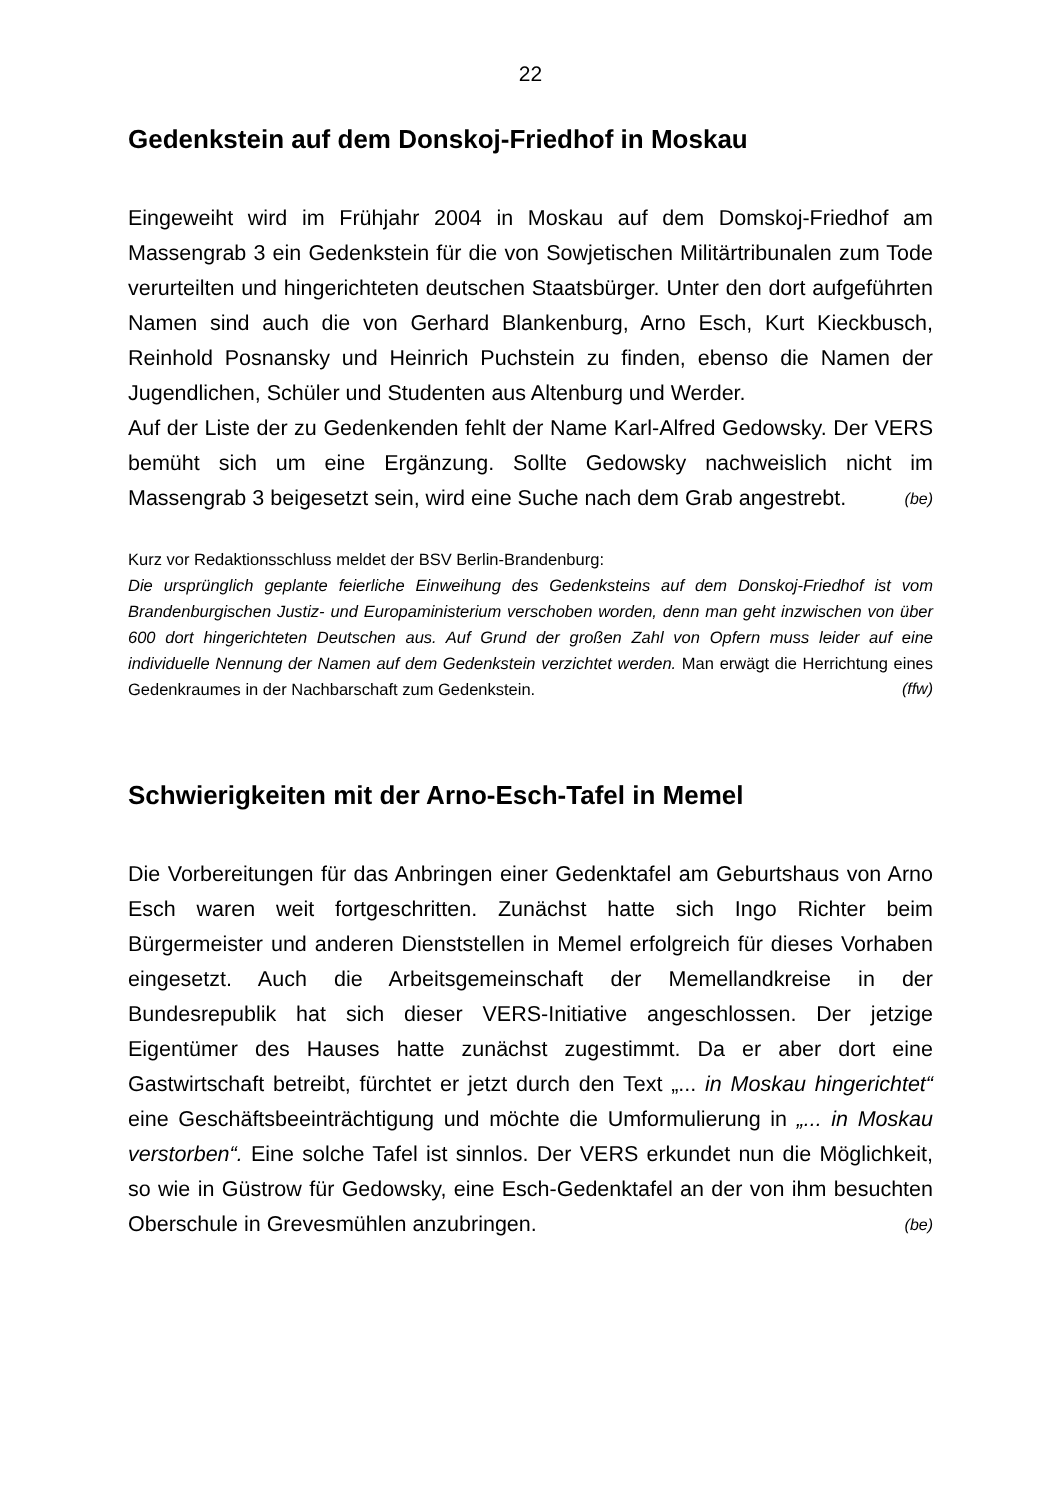22
Gedenkstein auf dem Donskoj-Friedhof in Moskau
Eingeweiht wird im Frühjahr 2004 in Moskau auf dem Domskoj-Friedhof am Massengrab 3 ein Gedenkstein für die von Sowjetischen Militärtribunalen zum Tode verurteilten und hingerichteten deutschen Staatsbürger. Unter den dort aufgeführten Namen sind auch die von Gerhard Blankenburg, Arno Esch, Kurt Kieckbusch, Reinhold Posnansky und Heinrich Puchstein zu finden, ebenso die Namen der Jugendlichen, Schüler und Studenten aus Altenburg und Werder.
Auf der Liste der zu Gedenkenden fehlt der Name Karl-Alfred Gedowsky. Der VERS bemüht sich um eine Ergänzung. Sollte Gedowsky nachweislich nicht im Massengrab 3 beigesetzt sein, wird eine Suche nach dem Grab angestrebt. (be)
Kurz vor Redaktionsschluss meldet der BSV Berlin-Brandenburg:
Die ursprünglich geplante feierliche Einweihung des Gedenksteins auf dem Donskoj-Friedhof ist vom Brandenburgischen Justiz- und Europaministerium verschoben worden, denn man geht inzwischen von über 600 dort hingerichteten Deutschen aus. Auf Grund der großen Zahl von Opfern muss leider auf eine individuelle Nennung der Namen auf dem Gedenkstein verzichtet werden. Man erwägt die Herrichtung eines Gedenkraumes in der Nachbarschaft zum Gedenkstein. (ffw)
Schwierigkeiten mit der Arno-Esch-Tafel in Memel
Die Vorbereitungen für das Anbringen einer Gedenktafel am Geburtshaus von Arno Esch waren weit fortgeschritten. Zunächst hatte sich Ingo Richter beim Bürgermeister und anderen Dienststellen in Memel erfolgreich für dieses Vorhaben eingesetzt. Auch die Arbeitsgemeinschaft der Memellandkreise in der Bundesrepublik hat sich dieser VERS-Initiative angeschlossen. Der jetzige Eigentümer des Hauses hatte zunächst zugestimmt. Da er aber dort eine Gastwirtschaft betreibt, fürchtet er jetzt durch den Text „... in Moskau hingerichtet“ eine Geschäftsbeeinträchtigung und möchte die Umformulierung in „... in Moskau verstorben“. Eine solche Tafel ist sinnlos. Der VERS erkundet nun die Möglichkeit, so wie in Güstrow für Gedowsky, eine Esch-Gedenktafel an der von ihm besuchten Oberschule in Grevesmühlen anzubringen. (be)